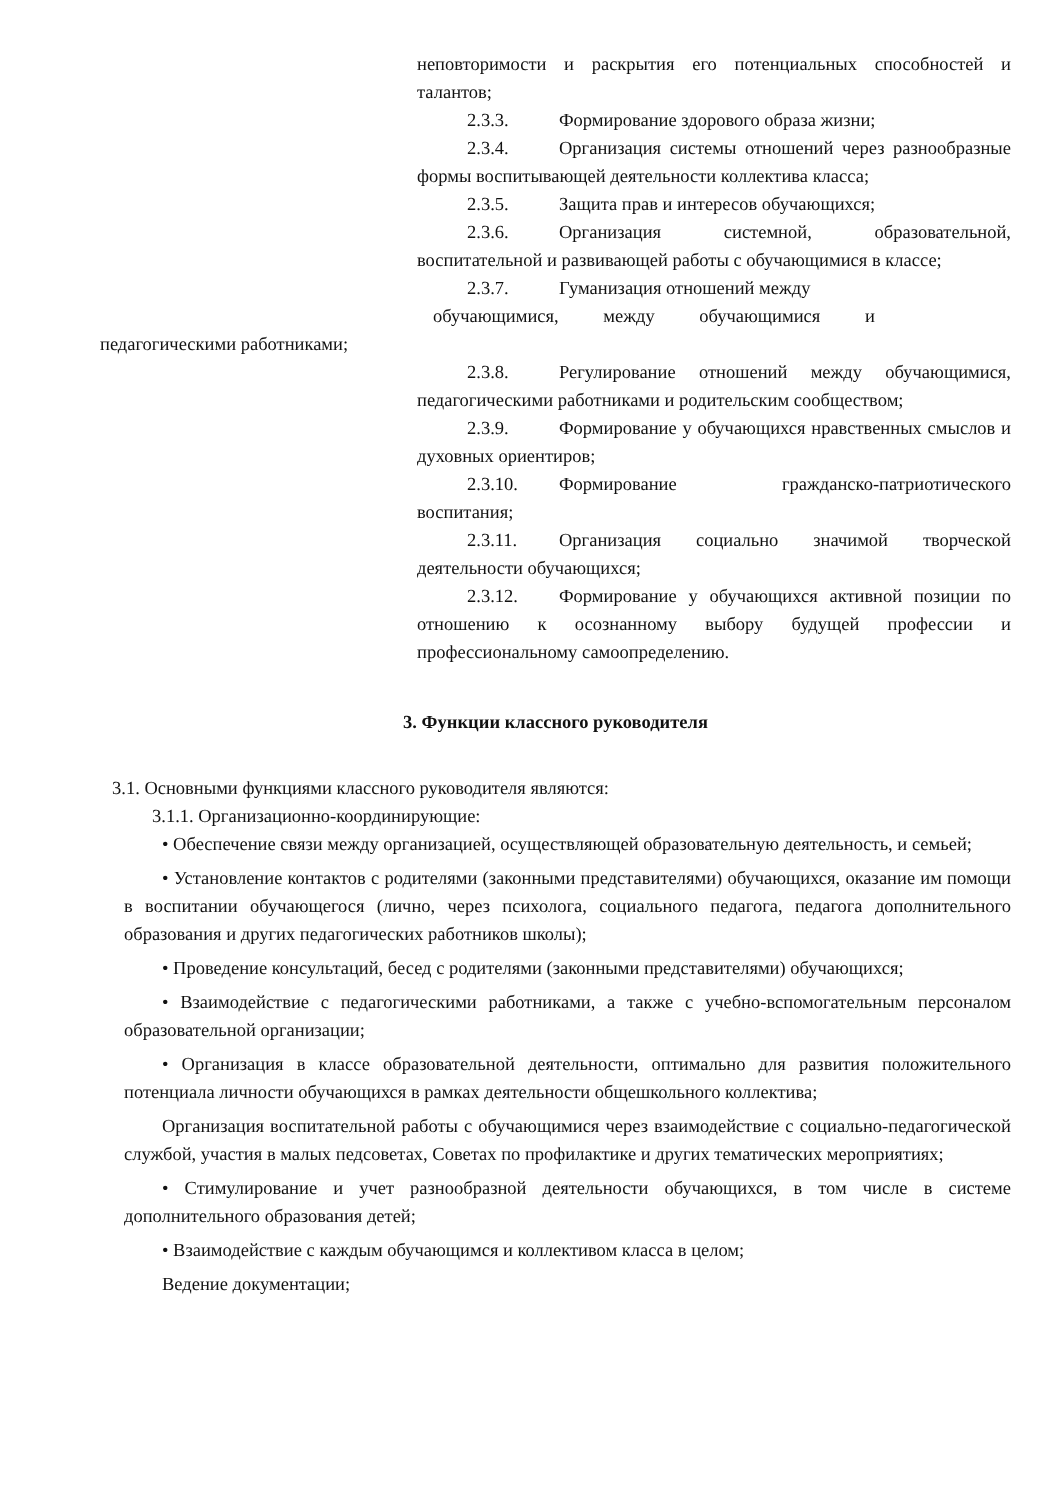неповторимости и раскрытия его потенциальных способностей и талантов;
2.3.3. Формирование здорового образа жизни;
2.3.4. Организация системы отношений через разнообразные формы воспитывающей деятельности коллектива класса;
2.3.5. Защита прав и интересов обучающихся;
2.3.6. Организация системной, образовательной, воспитательной и развивающей работы с обучающимися в классе;
2.3.7. Гуманизация отношений между
обучающимися, между обучающимися и
педагогическими работниками;
2.3.8. Регулирование отношений между обучающимися, педагогическими работниками и родительским сообществом;
2.3.9. Формирование у обучающихся нравственных смыслов и духовных ориентиров;
2.3.10. Формирование гражданско-патриотического воспитания;
2.3.11. Организация социально значимой творческой деятельности обучающихся;
2.3.12. Формирование у обучающихся активной позиции по отношению к осознанному выбору будущей профессии и профессиональному самоопределению.
3. Функции классного руководителя
3.1. Основными функциями классного руководителя являются:
3.1.1. Организационно-координирующие:
• Обеспечение связи между организацией, осуществляющей образовательную деятельность, и семьей;
• Установление контактов с родителями (законными представителями) обучающихся, оказание им помощи в воспитании обучающегося (лично, через психолога, социального педагога, педагога дополнительного образования и других педагогических работников школы);
• Проведение консультаций, бесед с родителями (законными представителями) обучающихся;
• Взаимодействие с педагогическими работниками, а также с учебно-вспомогательным персоналом образовательной организации;
• Организация в классе образовательной деятельности, оптимально для развития положительного потенциала личности обучающихся в рамках деятельности общешкольного коллектива;
Организация воспитательной работы с обучающимися через взаимодействие с социально-педагогической службой, участия в малых педсоветах, Советах по профилактике и других тематических мероприятиях;
• Стимулирование и учет разнообразной деятельности обучающихся, в том числе в системе дополнительного образования детей;
• Взаимодействие с каждым обучающимся и коллективом класса в целом;
Ведение документации;